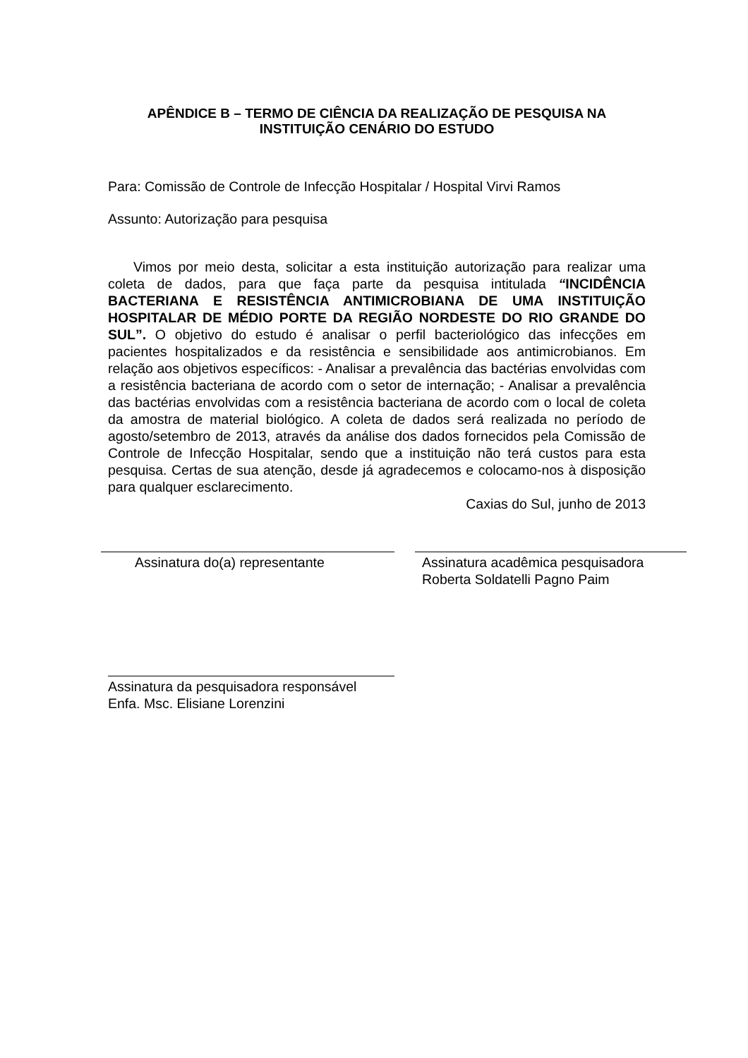APÊNDICE B – TERMO DE CIÊNCIA DA REALIZAÇÃO DE PESQUISA NA INSTITUIÇÃO CENÁRIO DO ESTUDO
Para: Comissão de Controle de Infecção Hospitalar / Hospital Virvi Ramos
Assunto: Autorização para pesquisa
Vimos por meio desta, solicitar a esta instituição autorização para realizar uma coleta de dados, para que faça parte da pesquisa intitulada “INCIDÊNCIA BACTERIANA E RESISTÊNCIA ANTIMICROBIANA DE UMA INSTITUIÇÃO HOSPITALAR DE MÉDIO PORTE DA REGIÃO NORDESTE DO RIO GRANDE DO SUL”. O objetivo do estudo é analisar o perfil bacteriológico das infecções em pacientes hospitalizados e da resistência e sensibilidade aos antimicrobianos. Em relação aos objetivos específicos: - Analisar a prevalência das bactérias envolvidas com a resistência bacteriana de acordo com o setor de internação; - Analisar a prevalência das bactérias envolvidas com a resistência bacteriana de acordo com o local de coleta da amostra de material biológico. A coleta de dados será realizada no período de agosto/setembro de 2013, através da análise dos dados fornecidos pela Comissão de Controle de Infecção Hospitalar, sendo que a instituição não terá custos para esta pesquisa. Certas de sua atenção, desde já agradecemos e colocamo-nos à disposição para qualquer esclarecimento.
Caxias do Sul, junho de 2013
Assinatura do(a) representante Assinatura acadêmica pesquisadora
Roberta Soldatelli Pagno Paim
Assinatura da pesquisadora responsável
Enfa. Msc. Elisiane Lorenzini